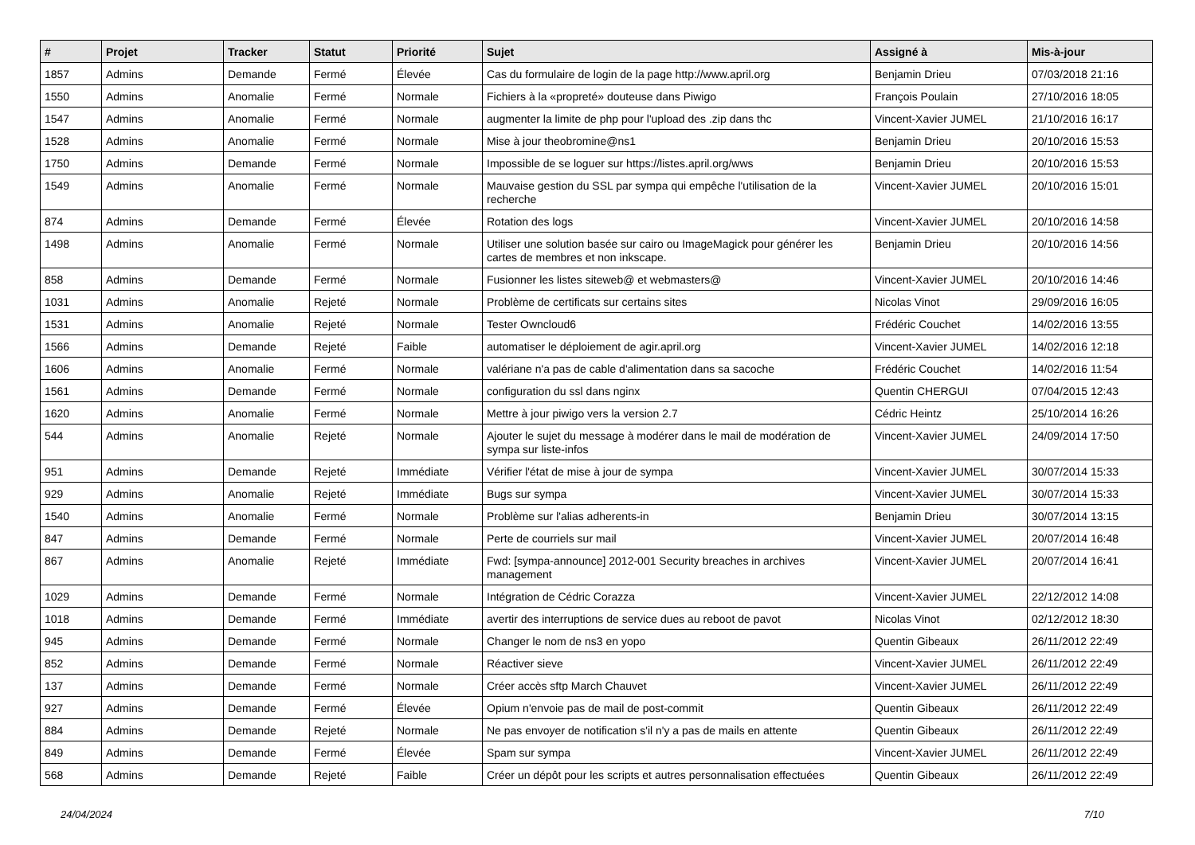| # | Projet | Tracker | Statut | Priorité | Sujet | Assigné à | Mis-à-jour |
| --- | --- | --- | --- | --- | --- | --- | --- |
| 1857 | Admins | Demande | Fermé | Élevée | Cas du formulaire de login de la page http://www.april.org | Benjamin Drieu | 07/03/2018 21:16 |
| 1550 | Admins | Anomalie | Fermé | Normale | Fichiers à la «propreté» douteuse dans Piwigo | François Poulain | 27/10/2016 18:05 |
| 1547 | Admins | Anomalie | Fermé | Normale | augmenter la limite de php pour l'upload des .zip dans thc | Vincent-Xavier JUMEL | 21/10/2016 16:17 |
| 1528 | Admins | Anomalie | Fermé | Normale | Mise à jour theobromine@ns1 | Benjamin Drieu | 20/10/2016 15:53 |
| 1750 | Admins | Demande | Fermé | Normale | Impossible de se loguer sur https://listes.april.org/wws | Benjamin Drieu | 20/10/2016 15:53 |
| 1549 | Admins | Anomalie | Fermé | Normale | Mauvaise gestion du SSL par sympa qui empêche l'utilisation de la recherche | Vincent-Xavier JUMEL | 20/10/2016 15:01 |
| 874 | Admins | Demande | Fermé | Élevée | Rotation des logs | Vincent-Xavier JUMEL | 20/10/2016 14:58 |
| 1498 | Admins | Anomalie | Fermé | Normale | Utiliser une solution basée sur cairo ou ImageMagick pour générer les cartes de membres et non inkscape. | Benjamin Drieu | 20/10/2016 14:56 |
| 858 | Admins | Demande | Fermé | Normale | Fusionner les listes siteweb@ et webmasters@ | Vincent-Xavier JUMEL | 20/10/2016 14:46 |
| 1031 | Admins | Anomalie | Rejeté | Normale | Problème de certificats sur certains sites | Nicolas Vinot | 29/09/2016 16:05 |
| 1531 | Admins | Anomalie | Rejeté | Normale | Tester Owncloud6 | Frédéric Couchet | 14/02/2016 13:55 |
| 1566 | Admins | Demande | Rejeté | Faible | automatiser le déploiement de agir.april.org | Vincent-Xavier JUMEL | 14/02/2016 12:18 |
| 1606 | Admins | Anomalie | Fermé | Normale | valériane n'a pas de cable d'alimentation dans sa sacoche | Frédéric Couchet | 14/02/2016 11:54 |
| 1561 | Admins | Demande | Fermé | Normale | configuration du ssl dans nginx | Quentin CHERGUI | 07/04/2015 12:43 |
| 1620 | Admins | Anomalie | Fermé | Normale | Mettre à jour piwigo vers la version 2.7 | Cédric Heintz | 25/10/2014 16:26 |
| 544 | Admins | Anomalie | Rejeté | Normale | Ajouter le sujet du message à modérer dans le mail de modération de sympa sur liste-infos | Vincent-Xavier JUMEL | 24/09/2014 17:50 |
| 951 | Admins | Demande | Rejeté | Immédiate | Vérifier l'état de mise à jour de sympa | Vincent-Xavier JUMEL | 30/07/2014 15:33 |
| 929 | Admins | Anomalie | Rejeté | Immédiate | Bugs sur sympa | Vincent-Xavier JUMEL | 30/07/2014 15:33 |
| 1540 | Admins | Anomalie | Fermé | Normale | Problème sur l'alias adherents-in | Benjamin Drieu | 30/07/2014 13:15 |
| 847 | Admins | Demande | Fermé | Normale | Perte de courriels sur mail | Vincent-Xavier JUMEL | 20/07/2014 16:48 |
| 867 | Admins | Anomalie | Rejeté | Immédiate | Fwd: [sympa-announce] 2012-001 Security breaches in archives management | Vincent-Xavier JUMEL | 20/07/2014 16:41 |
| 1029 | Admins | Demande | Fermé | Normale | Intégration de Cédric Corazza | Vincent-Xavier JUMEL | 22/12/2012 14:08 |
| 1018 | Admins | Demande | Fermé | Immédiate | avertir des interruptions de service dues au reboot de pavot | Nicolas Vinot | 02/12/2012 18:30 |
| 945 | Admins | Demande | Fermé | Normale | Changer le nom de ns3 en yopo | Quentin Gibeaux | 26/11/2012 22:49 |
| 852 | Admins | Demande | Fermé | Normale | Réactiver sieve | Vincent-Xavier JUMEL | 26/11/2012 22:49 |
| 137 | Admins | Demande | Fermé | Normale | Créer accès sftp March Chauvet | Vincent-Xavier JUMEL | 26/11/2012 22:49 |
| 927 | Admins | Demande | Fermé | Élevée | Opium n'envoie pas de mail de post-commit | Quentin Gibeaux | 26/11/2012 22:49 |
| 884 | Admins | Demande | Rejeté | Normale | Ne pas envoyer de notification s'il n'y a pas de mails en attente | Quentin Gibeaux | 26/11/2012 22:49 |
| 849 | Admins | Demande | Fermé | Élevée | Spam sur sympa | Vincent-Xavier JUMEL | 26/11/2012 22:49 |
| 568 | Admins | Demande | Rejeté | Faible | Créer un dépôt pour les scripts et autres personnalisation effectuées | Quentin Gibeaux | 26/11/2012 22:49 |
24/04/2024 7/10